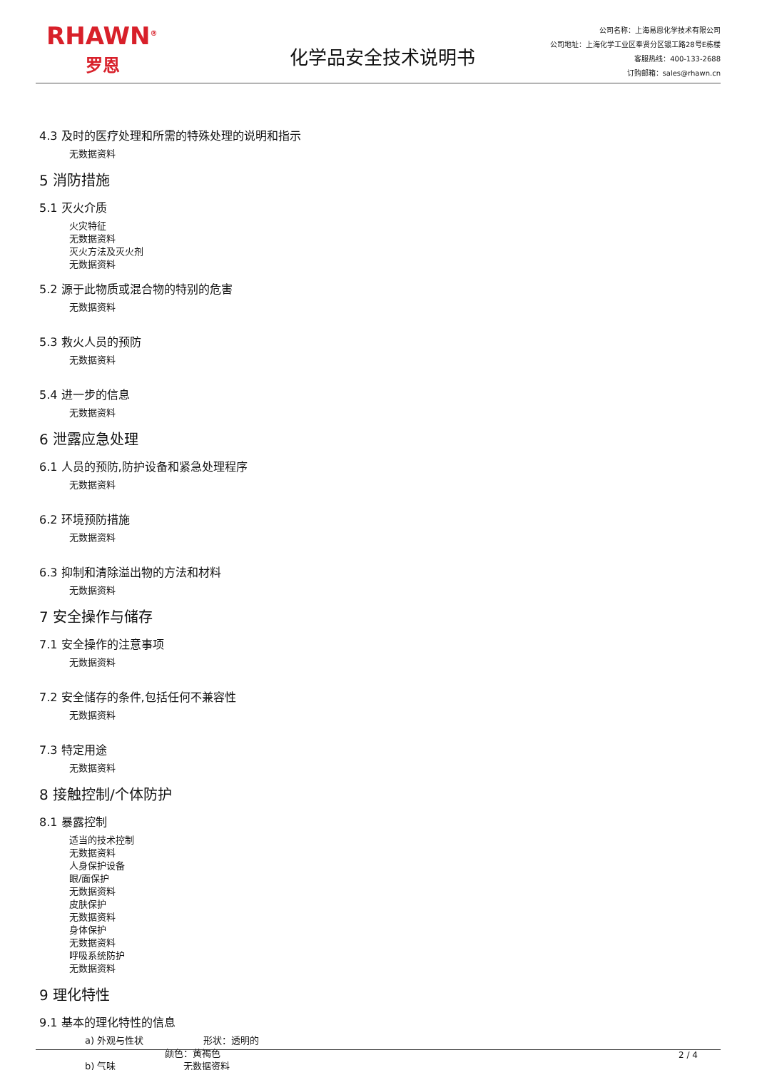RHAWN<sup>®</sup>
罗恩
化学品安全技术说明书
公司名称：上海易恩化学技术有限公司
公司地址：上海化学工业区奉贤分区银工路28号E栋楼
客服热线：400-133-2688
订购邮箱：sales@rhawn.cn
4.3 及时的医疗处理和所需的特殊处理的说明和指示
无数据资料
5 消防措施
5.1 灭火介质
火灾特征
无数据资料
灭火方法及灭火剂
无数据资料
5.2 源于此物质或混合物的特别的危害
无数据资料
5.3 救火人员的预防
无数据资料
5.4 进一步的信息
无数据资料
6 泄露应急处理
6.1 人员的预防,防护设备和紧急处理程序
无数据资料
6.2 环境预防措施
无数据资料
6.3 抑制和清除溢出物的方法和材料
无数据资料
7 安全操作与储存
7.1 安全操作的注意事项
无数据资料
7.2 安全储存的条件,包括任何不兼容性
无数据资料
7.3 特定用途
无数据资料
8 接触控制/个体防护
8.1 暴露控制
适当的技术控制
无数据资料
人身保护设备
眼/面保护
无数据资料
皮肤保护
无数据资料
身体保护
无数据资料
呼吸系统防护
无数据资料
9 理化特性
9.1 基本的理化特性的信息
a) 外观与性状 形状：透明的
颜色：黄褐色
b) 气味 无数据资料
2 / 4